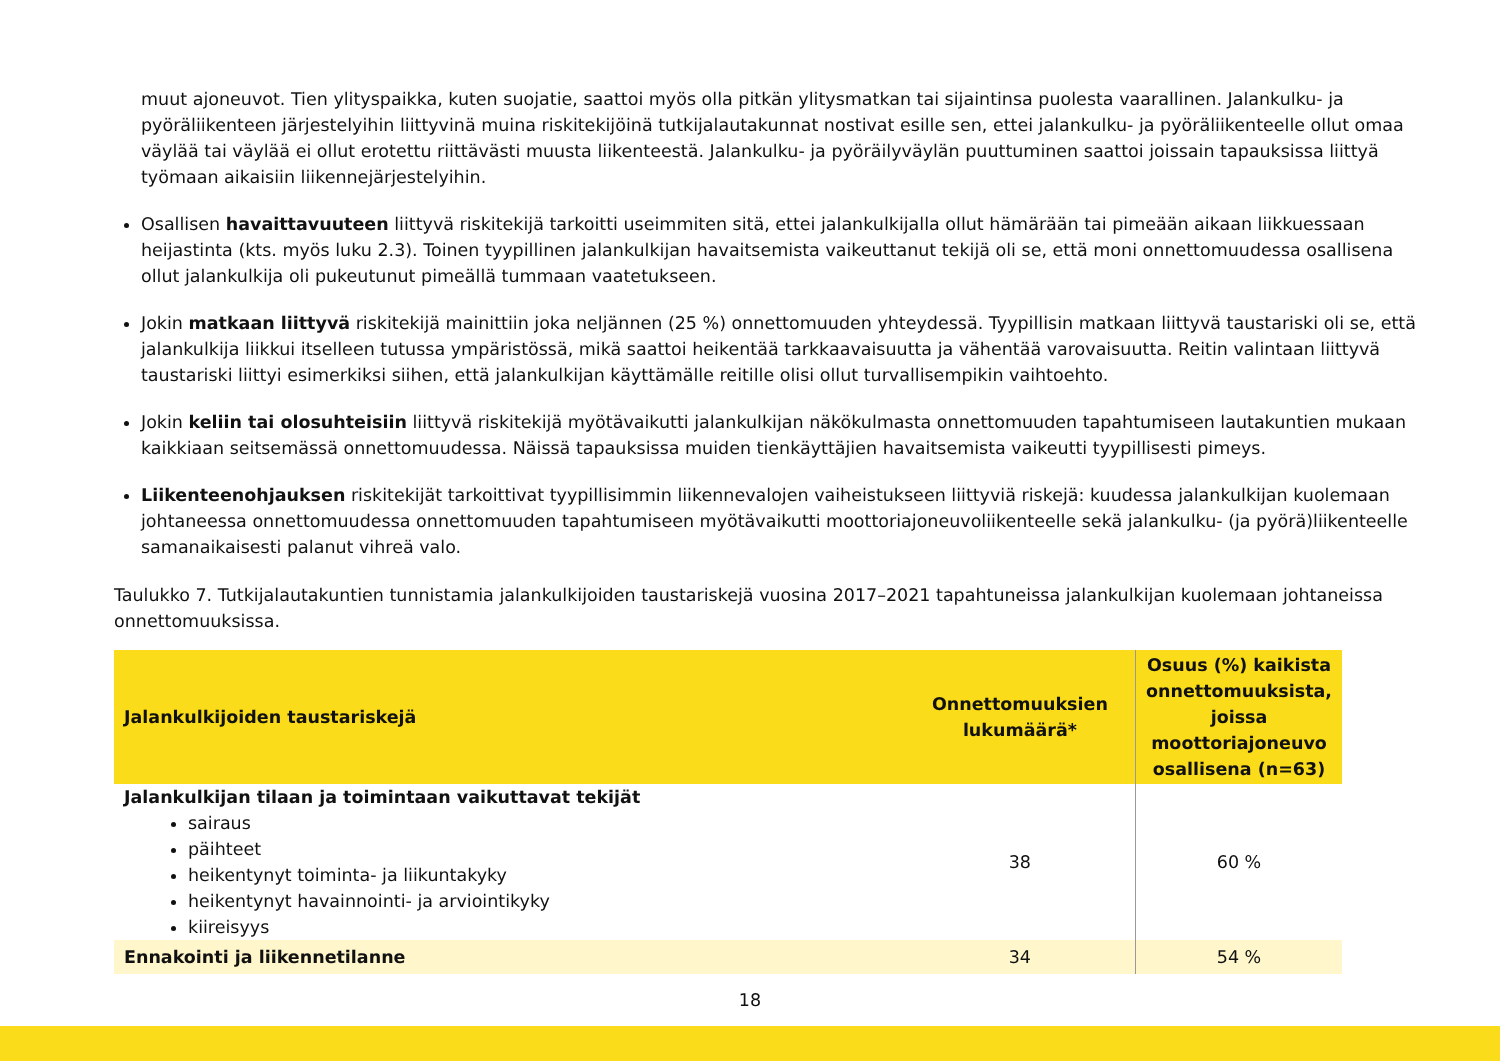muut ajoneuvot. Tien ylityspaikka, kuten suojatie, saattoi myös olla pitkän ylitysmatkan tai sijaintinsa puolesta vaarallinen. Jalankulku- ja pyöräliikenteen järjestelyihin liittyvinä muina riskitekijöinä tutkijalautakunnat nostivat esille sen, ettei jalankulku- ja pyöräliikenteelle ollut omaa väylää tai väylää ei ollut erotettu riittävästi muusta liikenteestä. Jalankulku- ja pyöräilyväylän puuttuminen saattoi joissain tapauksissa liittyä työmaan aikaisiin liikennejärjestelyihin.
Osallisen havaittavuuteen liittyvä riskitekijä tarkoitti useimmiten sitä, ettei jalankulkijalla ollut hämärään tai pimeään aikaan liikkuessaan heijastinta (kts. myös luku 2.3). Toinen tyypillinen jalankulkijan havaitsemista vaikeuttanut tekijä oli se, että moni onnettomuudessa osallisena ollut jalankulkija oli pukeutunut pimeällä tummaan vaatetukseen.
Jokin matkaan liittyvä riskitekijä mainittiin joka neljännen (25 %) onnettomuuden yhteydessä. Tyypillisin matkaan liittyvä taustariski oli se, että jalankulkija liikkui itselleen tutussa ympäristössä, mikä saattoi heikentää tarkkaavaisuutta ja vähentää varovaisuutta. Reitin valintaan liittyvä taustariski liittyi esimerkiksi siihen, että jalankulkijan käyttämälle reitille olisi ollut turvallisempikin vaihtoehto.
Jokin keliin tai olosuhteisiin liittyvä riskitekijä myötävaikutti jalankulkijan näkökulmasta onnettomuuden tapahtumiseen lautakuntien mukaan kaikkiaan seitsemässä onnettomuudessa. Näissä tapauksissa muiden tienkäyttäjien havaitsemista vaikeutti tyypillisesti pimeys.
Liikenteenohjauksen riskitekijät tarkoittivat tyypillisimmin liikennevalojen vaiheistukseen liittyviä riskejä: kuudessa jalankulkijan kuolemaan johtaneessa onnettomuudessa onnettomuuden tapahtumiseen myötävaikutti moottoriajoneuvoliikenteelle sekä jalankulku- (ja pyörä)liikenteelle samanaikaisesti palanut vihreä valo.
Taulukko 7. Tutkijalautakuntien tunnistamia jalankulkijoiden taustariskejä vuosina 2017–2021 tapahtuneissa jalankulkijan kuolemaan johtaneissa onnettomuuksissa.
| Jalankulkijoiden taustariskejä | Onnettomuuksien lukumäärä* | Osuus (%) kaikista onnettomuuksista, joissa moottoriajoneuvo osallisena (n=63) |
| --- | --- | --- |
| Jalankulkijan tilaan ja toimintaan vaikuttavat tekijät sairaus päihteet heikentynyt toiminta- ja liikuntakyky heikentynyt havainnointi- ja arviointikyky kiireisyys | 38 | 60 % |
| Ennakointi ja liikennetilanne | 34 | 54 % |
18